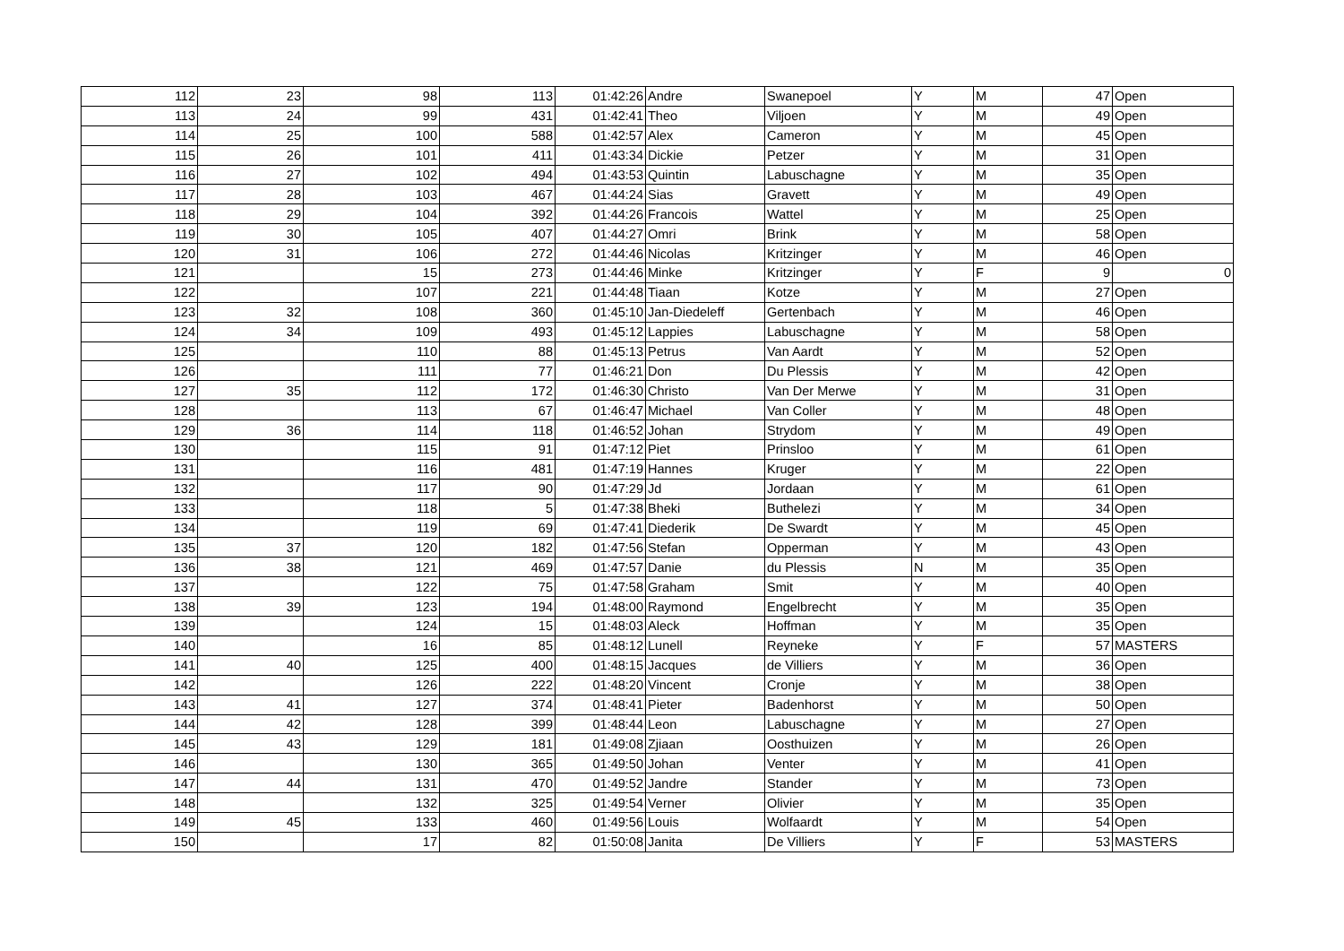| 112 | 23 | 98 | 113 | 01:42:26 | Andre | Swanepoel | Y | M | 47 | Open |
| 113 | 24 | 99 | 431 | 01:42:41 | Theo | Viljoen | Y | M | 49 | Open |
| 114 | 25 | 100 | 588 | 01:42:57 | Alex | Cameron | Y | M | 45 | Open |
| 115 | 26 | 101 | 411 | 01:43:34 | Dickie | Petzer | Y | M | 31 | Open |
| 116 | 27 | 102 | 494 | 01:43:53 | Quintin | Labuschagne | Y | M | 35 | Open |
| 117 | 28 | 103 | 467 | 01:44:24 | Sias | Gravett | Y | M | 49 | Open |
| 118 | 29 | 104 | 392 | 01:44:26 | Francois | Wattel | Y | M | 25 | Open |
| 119 | 30 | 105 | 407 | 01:44:27 | Omri | Brink | Y | M | 58 | Open |
| 120 | 31 | 106 | 272 | 01:44:46 | Nicolas | Kritzinger | Y | M | 46 | Open |
| 121 | | 15 | 273 | 01:44:46 | Minke | Kritzinger | Y | F | 9 | 0 |
| 122 | | 107 | 221 | 01:44:48 | Tiaan | Kotze | Y | M | 27 | Open |
| 123 | 32 | 108 | 360 | 01:45:10 | Jan-Diedeleff | Gertenbach | Y | M | 46 | Open |
| 124 | 34 | 109 | 493 | 01:45:12 | Lappies | Labuschagne | Y | M | 58 | Open |
| 125 | | 110 | 88 | 01:45:13 | Petrus | Van Aardt | Y | M | 52 | Open |
| 126 | | 111 | 77 | 01:46:21 | Don | Du Plessis | Y | M | 42 | Open |
| 127 | 35 | 112 | 172 | 01:46:30 | Christo | Van Der Merwe | Y | M | 31 | Open |
| 128 | | 113 | 67 | 01:46:47 | Michael | Van Coller | Y | M | 48 | Open |
| 129 | 36 | 114 | 118 | 01:46:52 | Johan | Strydom | Y | M | 49 | Open |
| 130 | | 115 | 91 | 01:47:12 | Piet | Prinsloo | Y | M | 61 | Open |
| 131 | | 116 | 481 | 01:47:19 | Hannes | Kruger | Y | M | 22 | Open |
| 132 | | 117 | 90 | 01:47:29 | Jd | Jordaan | Y | M | 61 | Open |
| 133 | | 118 | 5 | 01:47:38 | Bheki | Buthelezi | Y | M | 34 | Open |
| 134 | | 119 | 69 | 01:47:41 | Diederik | De Swardt | Y | M | 45 | Open |
| 135 | 37 | 120 | 182 | 01:47:56 | Stefan | Opperman | Y | M | 43 | Open |
| 136 | 38 | 121 | 469 | 01:47:57 | Danie | du Plessis | N | M | 35 | Open |
| 137 | | 122 | 75 | 01:47:58 | Graham | Smit | Y | M | 40 | Open |
| 138 | 39 | 123 | 194 | 01:48:00 | Raymond | Engelbrecht | Y | M | 35 | Open |
| 139 | | 124 | 15 | 01:48:03 | Aleck | Hoffman | Y | M | 35 | Open |
| 140 | | 16 | 85 | 01:48:12 | Lunell | Reyneke | Y | F | 57 | MASTERS |
| 141 | 40 | 125 | 400 | 01:48:15 | Jacques | de Villiers | Y | M | 36 | Open |
| 142 | | 126 | 222 | 01:48:20 | Vincent | Cronje | Y | M | 38 | Open |
| 143 | 41 | 127 | 374 | 01:48:41 | Pieter | Badenhorst | Y | M | 50 | Open |
| 144 | 42 | 128 | 399 | 01:48:44 | Leon | Labuschagne | Y | M | 27 | Open |
| 145 | 43 | 129 | 181 | 01:49:08 | Zjiaan | Oosthuizen | Y | M | 26 | Open |
| 146 | | 130 | 365 | 01:49:50 | Johan | Venter | Y | M | 41 | Open |
| 147 | 44 | 131 | 470 | 01:49:52 | Jandre | Stander | Y | M | 73 | Open |
| 148 | | 132 | 325 | 01:49:54 | Verner | Olivier | Y | M | 35 | Open |
| 149 | 45 | 133 | 460 | 01:49:56 | Louis | Wolfaardt | Y | M | 54 | Open |
| 150 | | 17 | 82 | 01:50:08 | Janita | De Villiers | Y | F | 53 | MASTERS |